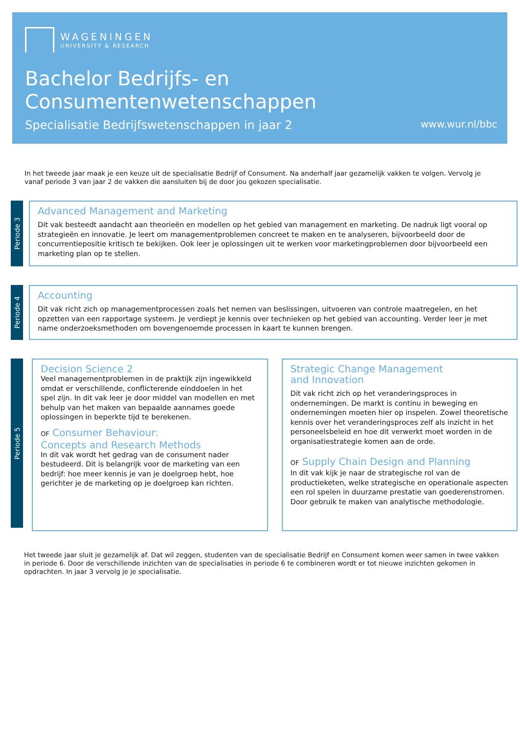WAGENINGEN
UNIVERSITY & RESEARCH
Bachelor Bedrijfs- en
Consumentenwetenschappen
Specialisatie Bedrijfswetenschappen in jaar 2 www.wur.nl/bbc
In het tweede jaar maak je een keuze uit de specialisatie Bedrijf of Consument. Na anderhalf jaar gezamelijk vakken te volgen. Vervolg je vanaf periode 3 van jaar 2 de vakken die aansluiten bij de door jou gekozen specialisatie.
Periode 3
Advanced Management and Marketing
Dit vak besteedt aandacht aan theorieën en modellen op het gebied van management en marketing. De nadruk ligt vooral op strategieën en innovatie. Je leert om managementproblemen concreet te maken en te analyseren, bijvoorbeeld door de concurrentiepositie kritisch te bekijken. Ook leer je oplossingen uit te werken voor marketingproblemen door bijvoorbeeld een marketing plan op te stellen.
Periode 4
Accounting
Dit vak richt zich op managementprocessen zoals het nemen van beslissingen, uitvoeren van controle maatregelen, en het opzetten van een rapportage systeem. Je verdiept je kennis over technieken op het gebied van accounting. Verder leer je met name onderzoeksmethoden om bovengenoemde processen in kaart te kunnen brengen.
Periode 5
Decision Science 2
Veel managementproblemen in de praktijk zijn ingewikkeld omdat er verschillende, conflicterende einddoelen in het spel zijn. In dit vak leer je door middel van modellen en met behulp van het maken van bepaalde aannames goede oplossingen in beperkte tijd te berekenen.
OF Consumer Behaviour:
Concepts and Research Methods
In dit vak wordt het gedrag van de consument nader bestudeerd. Dit is belangrijk voor de marketing van een bedrijf: hoe meer kennis je van je doelgroep hebt, hoe gerichter je de marketing op je doelgroep kan richten.
Strategic Change Management
and Innovation
Dit vak richt zich op het veranderingsproces in ondernemingen. De markt is continu in beweging en ondernemingen moeten hier op inspelen. Zowel theoretische kennis over het veranderingsproces zelf als inzicht in het personeelsbeleid en hoe dit verwerkt moet worden in de organisatiestrategie komen aan de orde.
OF Supply Chain Design and Planning
In dit vak kijk je naar de strategische rol van de productieketen, welke strategische en operationale aspecten een rol spelen in duurzame prestatie van goederenstromen. Door gebruik te maken van analytische methodologie.
Het tweede jaar sluit je gezamelijk af. Dat wil zeggen, studenten van de specialisatie Bedrijf en Consument komen weer samen in twee vakken in periode 6. Door de verschillende inzichten van de specialisaties in periode 6 te combineren wordt er tot nieuwe inzichten gekomen in opdrachten. In jaar 3 vervolg je je specialisatie.